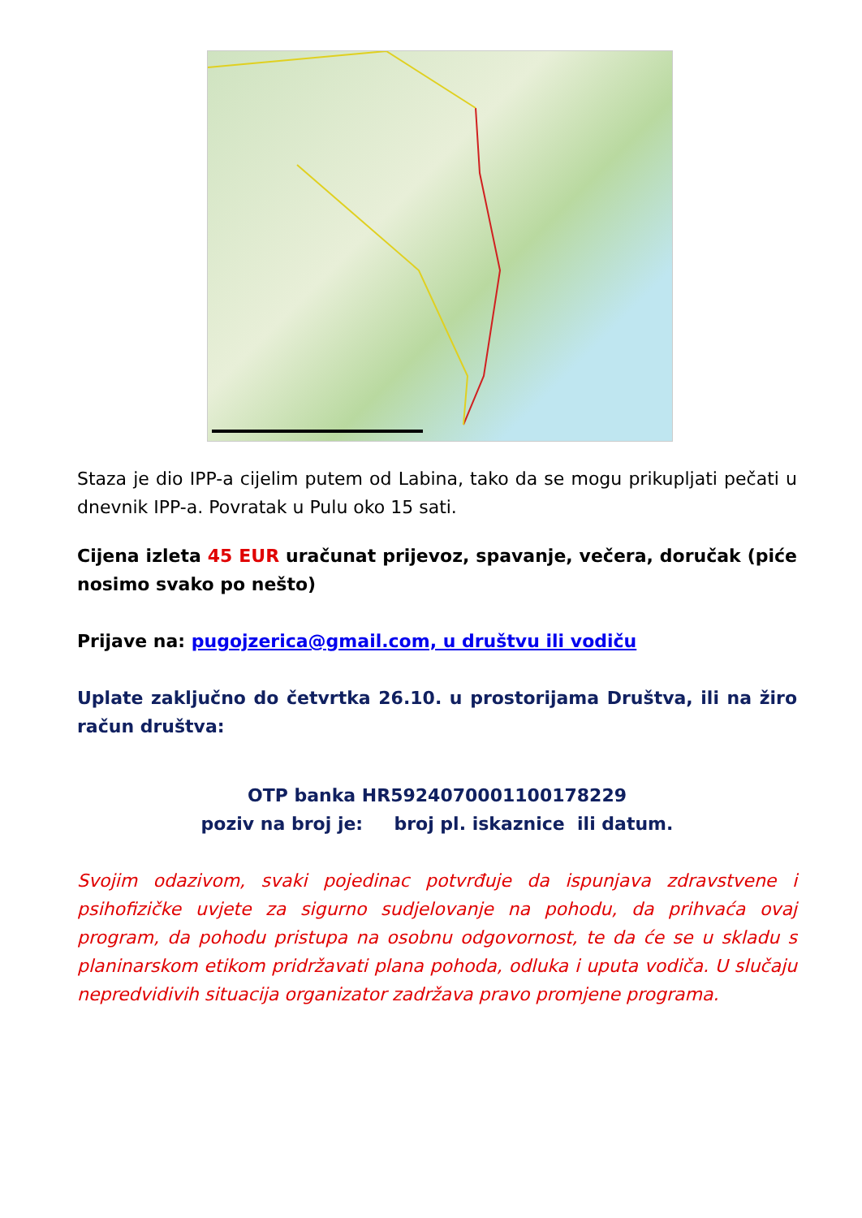Staza je dio IPP-a cijelim putem od Labina, tako da se mogu prikupljati pečati u dnevnik IPP-a. Povratak u Pulu oko 15 sati.
Cijena izleta 45 EUR uračunat prijevoz, spavanje, večera, doručak (piće nosimo svako po nešto)
Prijave na: pugojzerica@gmail.com, u društvu ili vodiču
Uplate zaključno do četvrtka 26.10. u prostorijama Društva, ili na žiro račun društva:
OTP banka HR5924070001100178229
poziv na broj je: broj pl. iskaznice ili datum.
Svojim odazivom, svaki pojedinac potvrđuje da ispunjava zdravstvene i psihofizičke uvjete za sigurno sudjelovanje na pohodu, da prihvaća ovaj program, da pohodu pristupa na osobnu odgovornost, te da će se u skladu s planinarskom etikom pridržavati plana pohoda, odluka i uputa vodiča. U slučaju nepredvidivih situacija organizator zadržava pravo promjene programa.